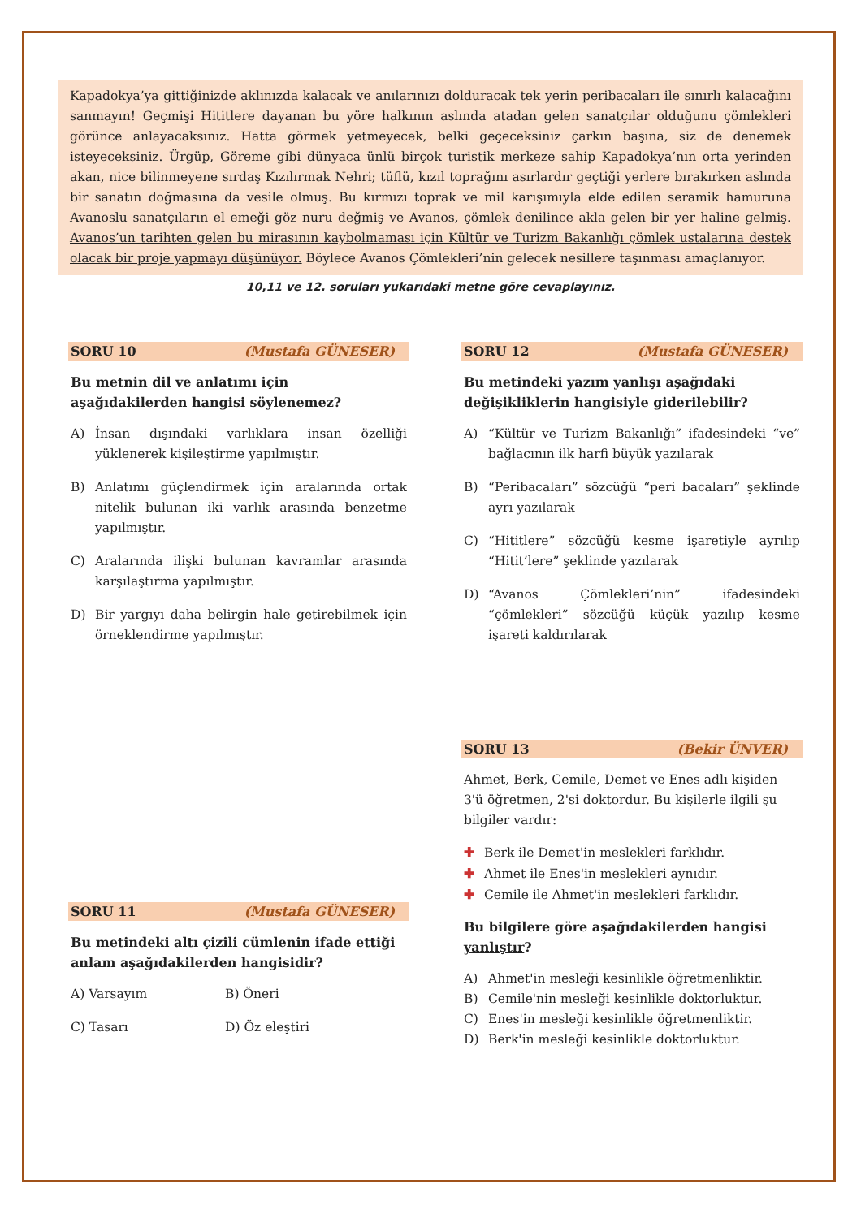Kapadokya’ya gittiğinizde aklınızda kalacak ve anılarınızı dolduracak tek yerin peribacaları ile sınırlı kalacağını sanmayın! Geçmişi Hititlere dayanan bu yöre halkının aslında atadan gelen sanatçılar olduğunu çömlekleri görünce anlayacaksınız. Hatta görmek yetmeyecek, belki geçeceksiniz çarkın başına, siz de denemek isteyeceksiniz. Ürgüp, Göreme gibi dünyaca ünlü birçok turistik merkeze sahip Kapadokya’nın orta yerinden akan, nice bilinmeyene sırdaş Kızılırmak Nehri; tüflü, kızıl toprağını asırlardır geçtiği yerlere bırakırken aslında bir sanatın doğmasına da vesile olmuş. Bu kırmızı toprak ve mil karışımıyla elde edilen seramik hamuruna Avanoslu sanatçıların el emeği göz nuru değmiş ve Avanos, çömlek denilince akla gelen bir yer haline gelmiş. Avanos’un tarihten gelen bu mirasının kaybolmaması için Kültür ve Turizm Bakanlığı çömlek ustalarına destek olacak bir proje yapmayı düşünüyor. Böylece Avanos Çömlekleri’nin gelecek nesillere taşınması amaçlanıyor.
10,11 ve 12. soruları yukarıdaki metne göre cevaplayınız.
SORU 10 (Mustafa GÜNESER)
Bu metnin dil ve anlatımı için aşağıdakilerden hangisi söylenemez?
A) İnsan dışındaki varlıklara insan özelliği yüklenerek kişileştirme yapılmıştır.
B) Anlatımı güçlendirmek için aralarında ortak nitelik bulunan iki varlık arasında benzetme yapılmıştır.
C) Aralarında ilişki bulunan kavramlar arasında karşılaştırma yapılmıştır.
D) Bir yargıyı daha belirgin hale getirebilmek için örneklendirme yapılmıştır.
SORU 11 (Mustafa GÜNESER)
Bu metindeki altı çizili cümlenin ifade ettiği anlam aşağıdakilerden hangisidir?
A) Varsayım B) Öneri
C) Tasarı D) Öz eleştiri
SORU 12 (Mustafa GÜNESER)
Bu metindeki yazım yanlışı aşağıdaki değişikliklerin hangisiyle giderilebilir?
A) “Kültür ve Turizm Bakanlığı” ifadesindeki “ve” bağlacının ilk harfi büyük yazılarak
B) “Peribacaları” sözcüğü “peri bacaları” şeklinde ayrı yazılarak
C) “Hititlere” sözcüğü kesme işaretiyle ayrılıp “Hitit’lere” şeklinde yazılarak
D) “Avanos Çömlekleri’nin” ifadesindeki “çömlekleri” sözcüğü küçük yazılıp kesme işareti kaldırılarak
SORU 13 (Bekir ÜNVER)
Ahmet, Berk, Cemile, Demet ve Enes adlı kişiden 3'ü öğretmen, 2'si doktordur. Bu kişilerle ilgili şu bilgiler vardır:
✚ Berk ile Demet'in meslekleri farklıdır.
✚ Ahmet ile Enes'in meslekleri aynıdır.
✚ Cemile ile Ahmet'in meslekleri farklıdır.
Bu bilgilere göre aşağıdakilerden hangisi yanlıştır?
A) Ahmet'in mesleği kesinlikle öğretmenliktir.
B) Cemile'nin mesleği kesinlikle doktorluktur.
C) Enes'in mesleği kesinlikle öğretmenliktir.
D) Berk'in mesleği kesinlikle doktorluktur.